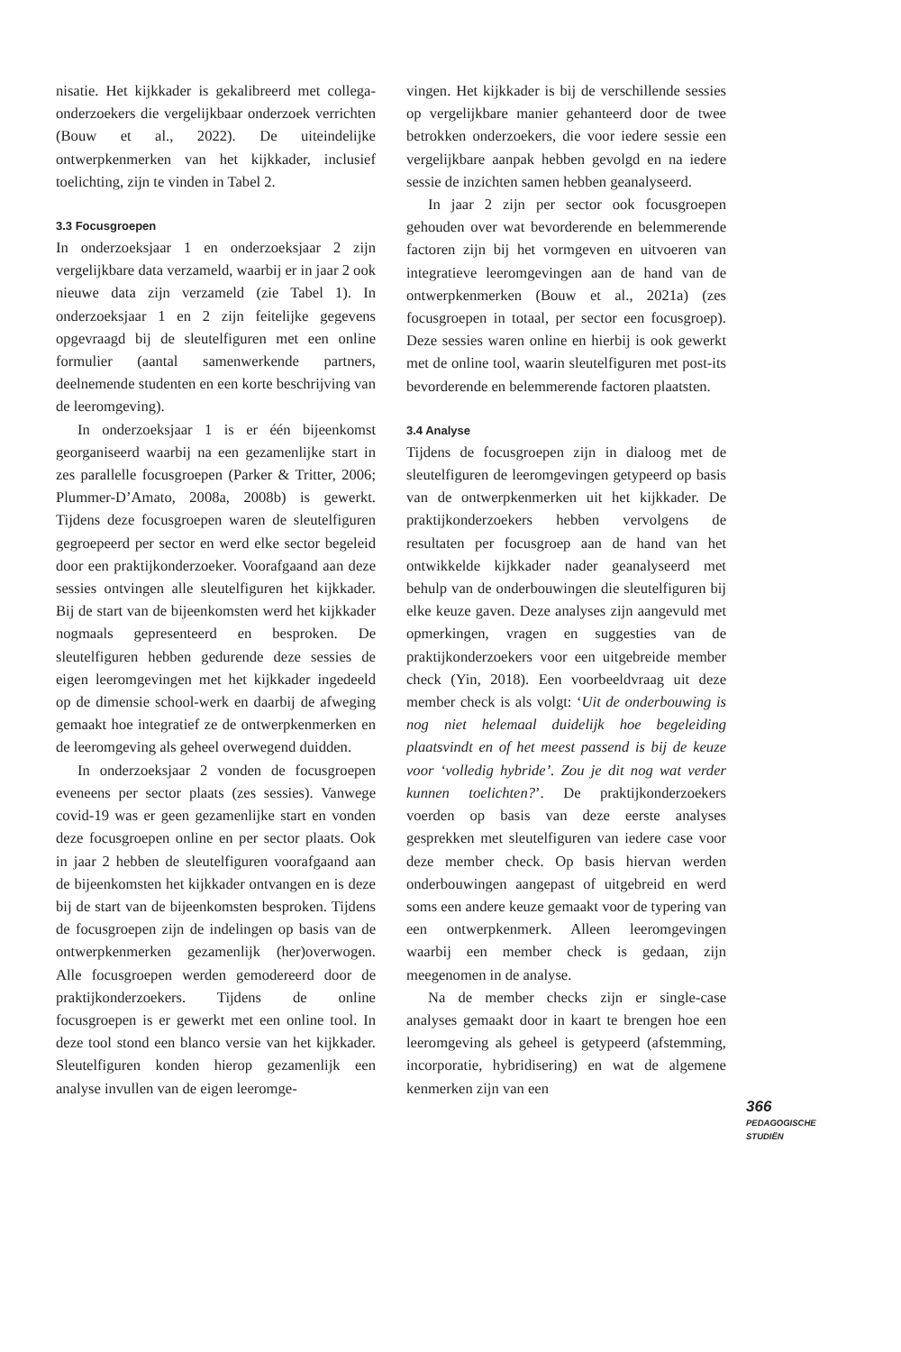nisatie. Het kijkkader is gekalibreerd met collega-onderzoekers die vergelijkbaar onderzoek verrichten (Bouw et al., 2022). De uiteindelijke ontwerpkenmerken van het kijkkader, inclusief toelichting, zijn te vinden in Tabel 2.
3.3 Focusgroepen
In onderzoeksjaar 1 en onderzoeksjaar 2 zijn vergelijkbare data verzameld, waarbij er in jaar 2 ook nieuwe data zijn verzameld (zie Tabel 1). In onderzoeksjaar 1 en 2 zijn feitelijke gegevens opgevraagd bij de sleutelfiguren met een online formulier (aantal samenwerkende partners, deelnemende studenten en een korte beschrijving van de leeromgeving).
In onderzoeksjaar 1 is er één bijeenkomst georganiseerd waarbij na een gezamenlijke start in zes parallelle focusgroepen (Parker & Tritter, 2006; Plummer-D’Amato, 2008a, 2008b) is gewerkt. Tijdens deze focusgroepen waren de sleutelfiguren gegroepeerd per sector en werd elke sector begeleid door een praktijkonderzoeker. Voorafgaand aan deze sessies ontvingen alle sleutelfiguren het kijkkader. Bij de start van de bijeenkomsten werd het kijkkader nogmaals gepresenteerd en besproken. De sleutelfiguren hebben gedurende deze sessies de eigen leeromgevingen met het kijkkader ingedeeld op de dimensie school-werk en daarbij de afweging gemaakt hoe integratief ze de ontwerpkenmerken en de leeromgeving als geheel overwegend duidden.
In onderzoeksjaar 2 vonden de focusgroepen eveneens per sector plaats (zes sessies). Vanwege covid-19 was er geen gezamenlijke start en vonden deze focusgroepen online en per sector plaats. Ook in jaar 2 hebben de sleutelfiguren voorafgaand aan de bijeenkomsten het kijkkader ontvangen en is deze bij de start van de bijeenkomsten besproken. Tijdens de focusgroepen zijn de indelingen op basis van de ontwerpkenmerken gezamenlijk (her)overwogen. Alle focusgroepen werden gemodereerd door de praktijkonderzoekers. Tijdens de online focusgroepen is er gewerkt met een online tool. In deze tool stond een blanco versie van het kijkkader. Sleutelfiguren konden hierop gezamenlijk een analyse invullen van de eigen leeromge-
vingen. Het kijkkader is bij de verschillende sessies op vergelijkbare manier gehanteerd door de twee betrokken onderzoekers, die voor iedere sessie een vergelijkbare aanpak hebben gevolgd en na iedere sessie de inzichten samen hebben geanalyseerd.
In jaar 2 zijn per sector ook focusgroepen gehouden over wat bevorderende en belemmerende factoren zijn bij het vormgeven en uitvoeren van integratieve leeromgevingen aan de hand van de ontwerpkenmerken (Bouw et al., 2021a) (zes focusgroepen in totaal, per sector een focusgroep). Deze sessies waren online en hierbij is ook gewerkt met de online tool, waarin sleutelfiguren met post-its bevorderende en belemmerende factoren plaatsten.
3.4 Analyse
Tijdens de focusgroepen zijn in dialoog met de sleutelfiguren de leeromgevingen getypeerd op basis van de ontwerpkenmerken uit het kijkkader. De praktijkonderzoekers hebben vervolgens de resultaten per focusgroep aan de hand van het ontwikkelde kijkkader nader geanalyseerd met behulp van de onderbouwingen die sleutelfiguren bij elke keuze gaven. Deze analyses zijn aangevuld met opmerkingen, vragen en suggesties van de praktijkonderzoekers voor een uitgebreide member check (Yin, 2018). Een voorbeeldvraag uit deze member check is als volgt: ‘Uit de onderbouwing is nog niet helemaal duidelijk hoe begeleiding plaatsvindt en of het meest passend is bij de keuze voor ‘volledig hybride’. Zou je dit nog wat verder kunnen toelichten?’. De praktijkonderzoekers voerden op basis van deze eerste analyses gesprekken met sleutelfiguren van iedere case voor deze member check. Op basis hiervan werden onderbouwingen aangepast of uitgebreid en werd soms een andere keuze gemaakt voor de typering van een ontwerpkenmerk. Alleen leeromgevingen waarbij een member check is gedaan, zijn meegenomen in de analyse.
Na de member checks zijn er single-case analyses gemaakt door in kaart te brengen hoe een leeromgeving als geheel is getypeerd (afstemming, incorporatie, hybridisering) en wat de algemene kenmerken zijn van een
366
PEDAGOGISCHE
STUDIËN